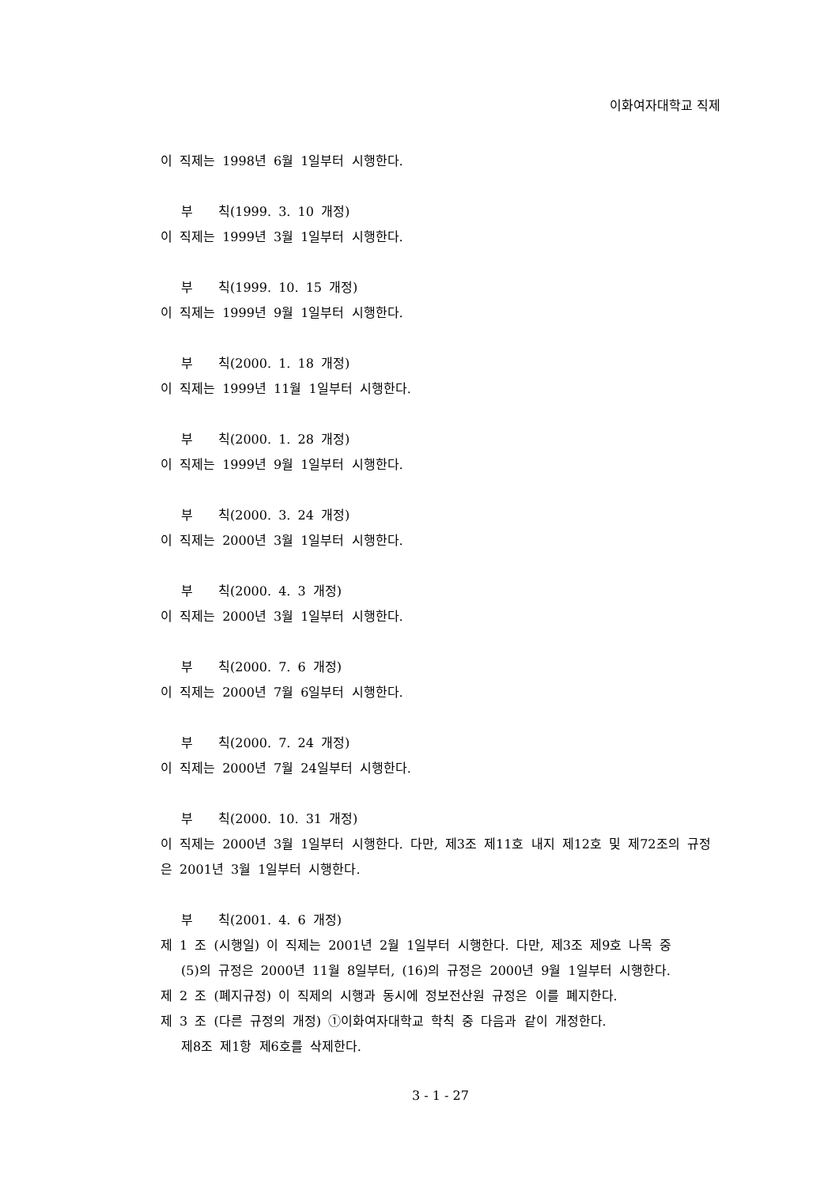이화여자대학교 직제
이 직제는 1998년 6월 1일부터 시행한다.
부　　칙(1999. 3. 10 개정)
이 직제는 1999년 3월 1일부터 시행한다.
부　　칙(1999. 10. 15 개정)
이 직제는 1999년 9월 1일부터 시행한다.
부　　칙(2000. 1. 18 개정)
이 직제는 1999년 11월 1일부터 시행한다.
부　　칙(2000. 1. 28 개정)
이 직제는 1999년 9월 1일부터 시행한다.
부　　칙(2000. 3. 24 개정)
이 직제는 2000년 3월 1일부터 시행한다.
부　　칙(2000. 4. 3 개정)
이 직제는 2000년 3월 1일부터 시행한다.
부　　칙(2000. 7. 6 개정)
이 직제는 2000년 7월 6일부터 시행한다.
부　　칙(2000. 7. 24 개정)
이 직제는 2000년 7월 24일부터 시행한다.
부　　칙(2000. 10. 31 개정)
이 직제는 2000년 3월 1일부터 시행한다. 다만, 제3조 제11호 내지 제12호 및 제72조의 규정은 2001년 3월 1일부터 시행한다.
부　　칙(2001. 4. 6 개정)
제 1 조 (시행일) 이 직제는 2001년 2월 1일부터 시행한다. 다만, 제3조 제9호 나목 중
(5)의 규정은 2000년 11월 8일부터, (16)의 규정은 2000년 9월 1일부터 시행한다.
제 2 조 (폐지규정) 이 직제의 시행과 동시에 정보전산원 규정은 이를 폐지한다.
제 3 조 (다른 규정의 개정) ①이화여자대학교 학칙 중 다음과 같이 개정한다.
제8조 제1항 제6호를 삭제한다.
3 - 1 - 27